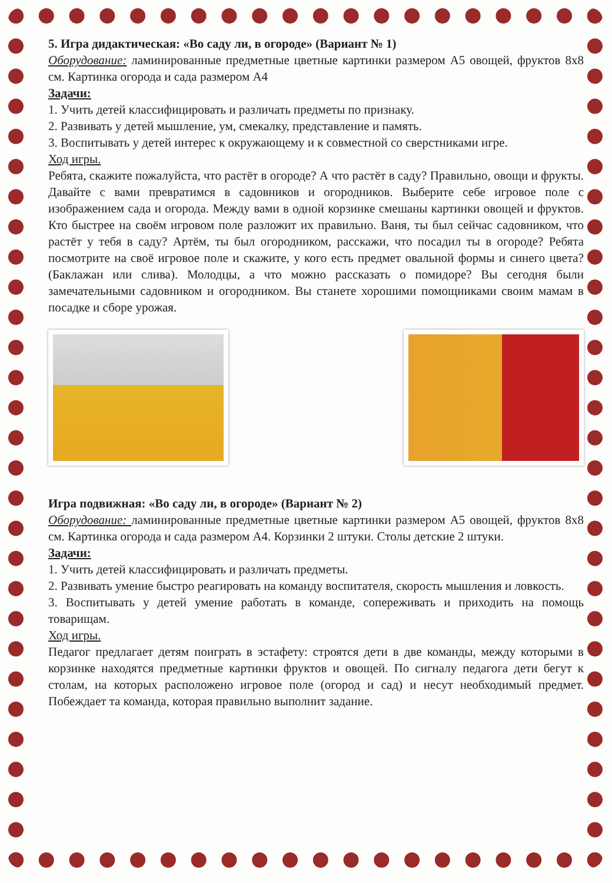5. Игра дидактическая: «Во саду ли, в огороде» (Вариант № 1)
Оборудование: ламинированные предметные цветные картинки размером А5 овощей, фруктов 8х8 см. Картинка огорода и сада размером А4
Задачи:
1. Учить детей классифицировать и различать предметы по признаку.
2. Развивать у детей мышление, ум, смекалку, представление и память.
3. Воспитывать у детей интерес к окружающему и к совместной со сверстниками игре.
Ход игры.
Ребята, скажите пожалуйста, что растёт в огороде? А что растёт в саду? Правильно, овощи и фрукты. Давайте с вами превратимся в садовников и огородников. Выберите себе игровое поле с изображением сада и огорода. Между вами в одной корзинке смешаны картинки овощей и фруктов. Кто быстрее на своём игровом поле разложит их правильно. Ваня, ты был сейчас садовником, что растёт у тебя в саду? Артём, ты был огородником, расскажи, что посадил ты в огороде? Ребята посмотрите на своё игровое поле и скажите, у кого есть предмет овальной формы и синего цвета? (Баклажан или слива). Молодцы, а что можно рассказать о помидоре? Вы сегодня были замечательными садовником и огородником. Вы станете хорошими помощниками своим мамам в посадке и сборе урожая.
Игра подвижная: «Во саду ли, в огороде» (Вариант № 2)
Оборудование: ламинированные предметные цветные картинки размером А5 овощей, фруктов 8х8 см. Картинка огорода и сада размером А4. Корзинки 2 штуки. Столы детские 2 штуки.
Задачи:
1. Учить детей классифицировать и различать предметы.
2. Развивать умение быстро реагировать на команду воспитателя, скорость мышления и ловкость.
3. Воспитывать у детей умение работать в команде, сопереживать и приходить на помощь товарищам.
Ход игры.
Педагог предлагает детям поиграть в эстафету: строятся дети в две команды, между которыми в корзинке находятся предметные картинки фруктов и овощей. По сигналу педагога дети бегут к столам, на которых расположено игровое поле (огород и сад) и несут необходимый предмет. Побеждает та команда, которая правильно выполнит задание.